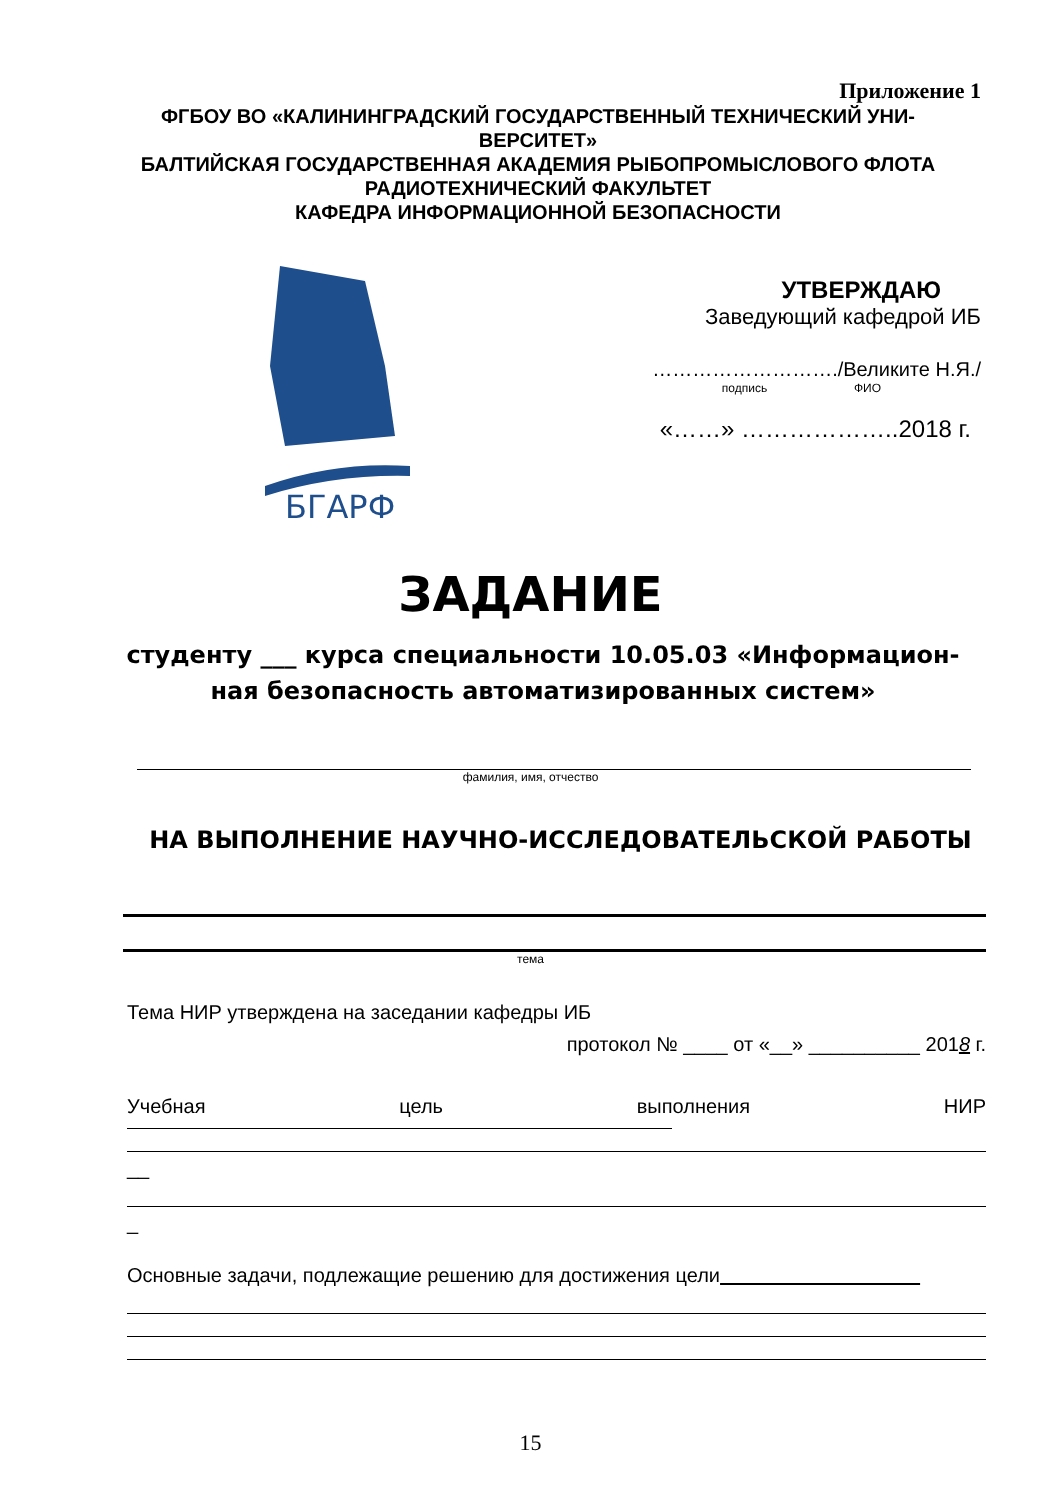Приложение 1
ФГБОУ ВО «КАЛИНИНГРАДСКИЙ ГОСУДАРСТВЕННЫЙ ТЕХНИЧЕСКИЙ УНИ-
ВЕРСИТЕТ»
БАЛТИЙСКАЯ ГОСУДАРСТВЕННАЯ АКАДЕМИЯ РЫБОПРОМЫСЛОВОГО ФЛОТА
РАДИОТЕХНИЧЕСКИЙ ФАКУЛЬТЕТ
КАФЕДРА ИНФОРМАЦИОННОЙ БЕЗОПАСНОСТИ
БГАРФ
УТВЕРЖДАЮ
Заведующий кафедрой ИБ
………………………./Великите Н.Я./
подпись ФИО
«……» ………………..2018 г.
ЗАДАНИЕ
студенту ___ курса специальности 10.05.03 «Информацион-
ная безопасность автоматизированных систем»
фамилия, имя, отчество
НА ВЫПОЛНЕНИЕ НАУЧНО-ИССЛЕДОВАТЕЛЬСКОЙ РАБОТЫ
тема
Тема НИР утверждена на заседании кафедры ИБ
протокол № ____ от «__» __________ 2018 г.
Учебная цель выполнения НИР
__
_
Основные задачи, подлежащие решению для достижения цели
15